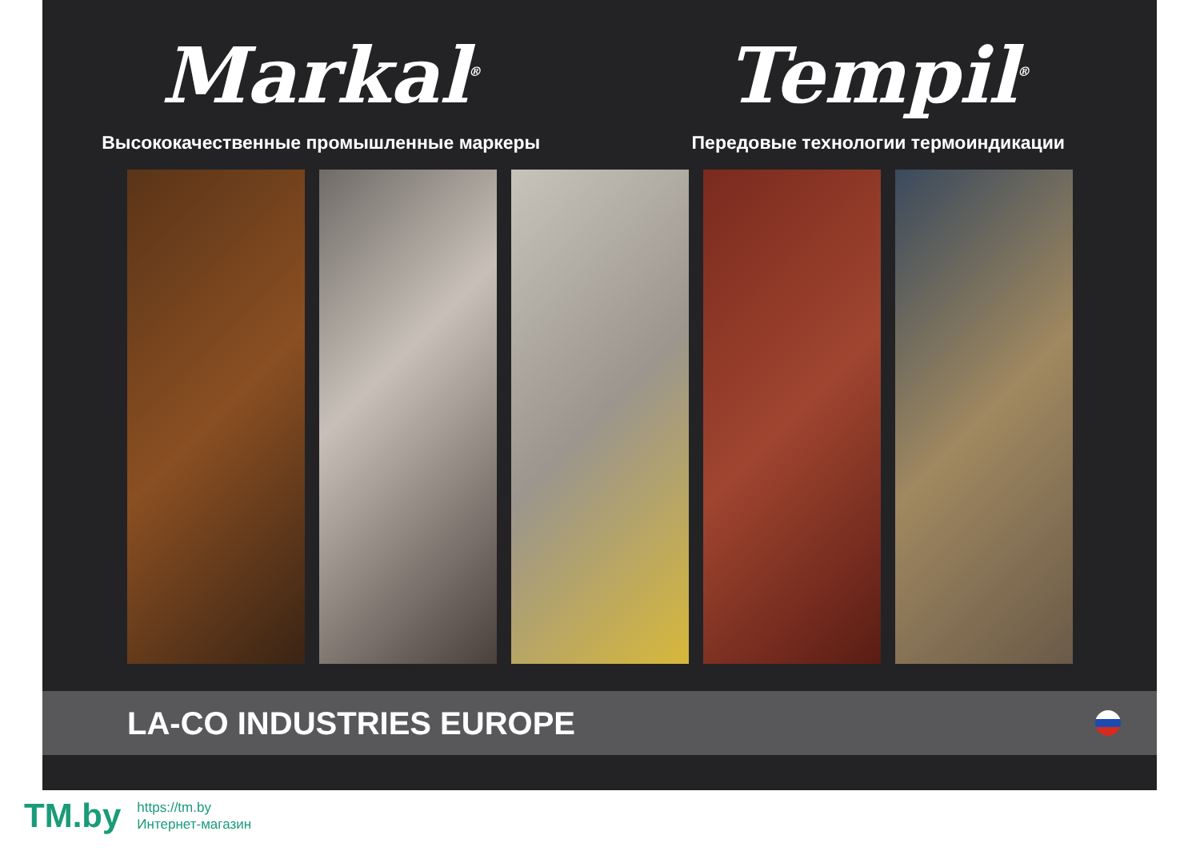Markal<sup>®</sup>
Высококачественные промышленные маркеры
Tempil<sup>®</sup>
Передовые технологии термоиндикации
LA-CO INDUSTRIES EUROPE
TM.by
https://tm.by
Интернет-магазин